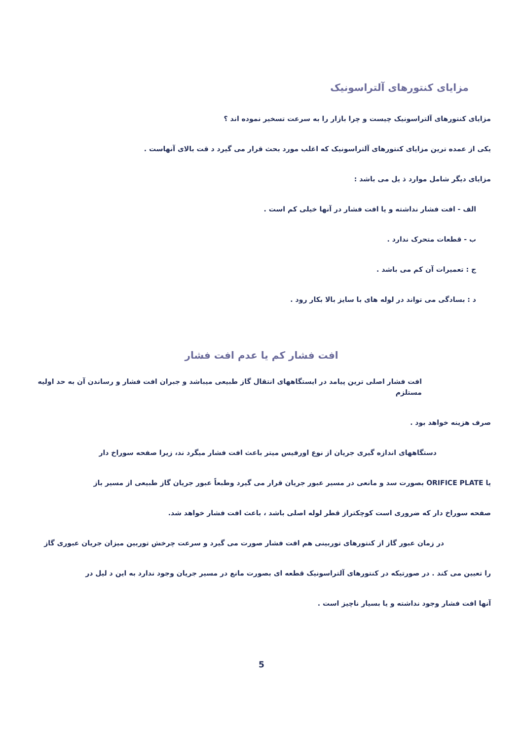مزایای کنتورهای آلتراسونیک
مزایای کنتورهای آلتراسونیک چیست و چرا بازار را به سرعت تسخیر نموده اند ؟
یکی از عمده ترین مزایای کنتورهای آلتراسونیک که اغلب مورد بحث قرار می گیرد د قت بالای آنهاست .
مزایای دیگر شامل موارد ذ یل می باشد :
الف - افت فشار نداشته و یا افت فشار در آنها خیلی کم است .
ب - قطعات متحرک ندارد .
ج : تعمیرات آن کم می باشد .
د : بسادگی می تواند در لوله های با سایز بالا بکار رود .
افت فشار کم یا عدم افت فشار
افت فشار اصلی ترین پیامد در ایستگاههای انتقال گاز طبیعی میباشد و جبران افت فشار و رساندن آن به حد اولیه مستلزم
صرف هزینه خواهد بود .
دستگاههای اندازه گیری جریان از نوع اورفیس میتر باعث افت فشار میگرد ند، زیرا صفحه سوراخ دار
یا ORIFICE PLATE بصورت سد و مانعی در مسیر عبور جریان قرار می گیرد وطبعاً عبور جریان گاز طبیعی از مسیر باز
صفحه سوراخ دار که ضروری است کوچکتراز قطر لوله اصلی باشد ، باعث افت فشار خواهد شد.
در زمان عبور گاز از کنتورهای توربینی هم افت فشار صورت می گیرد و سرعت چرخش توربین میزان جریان عبوری گاز
را تعیین می کند . در صورتیکه در کنتورهای آلتراسونیک قطعه ای بصورت مانع در مسیر جریان وجود ندارد به این د لیل در
آنها افت فشار وجود نداشته و یا بسیار ناچیز است .
5